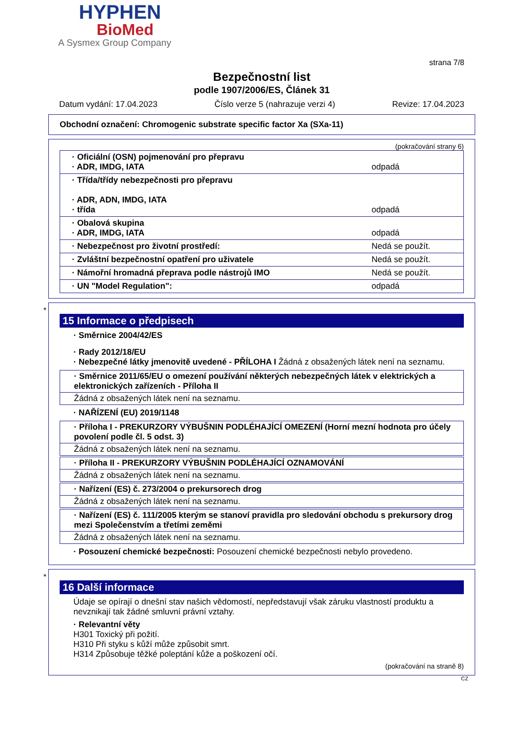HYPHEN
BioMed
A Sysmex Group Company
strana 7/8
Bezpečnostní list
podle 1907/2006/ES, Článek 31
Datum vydání: 17.04.2023 Číslo verze 5 (nahrazuje verzi 4) Revize: 17.04.2023
Obchodní označení: Chromogenic substrate specific factor Xa (SXa-11)
(pokračování strany 6)
| · Oficiální (OSN) pojmenování pro přepravu · ADR, IMDG, IATA | odpadá |
| · Třída/třídy nebezpečnosti pro přepravu · ADR, ADN, IMDG, IATA · třída | odpadá |
| · Obalová skupina · ADR, IMDG, IATA | odpadá |
| · Nebezpečnost pro životní prostředí: | Nedá se použít. |
| · Zvláštní bezpečnostní opatření pro uživatele | Nedá se použít. |
| · Námořní hromadná přeprava podle nástrojů IMO | Nedá se použít. |
| · UN "Model Regulation": | odpadá |
*
15 Informace o předpisech
· Směrnice 2004/42/ES
· Rady 2012/18/EU
· Nebezpečné látky jmenovitě uvedené - PŘÍLOHA I Žádná z obsažených látek není na seznamu.
· Směrnice 2011/65/EU o omezení používání některých nebezpečných látek v elektrických a elektronických zařízeních - Příloha II
Žádná z obsažených látek není na seznamu.
· NAŘÍZENÍ (EU) 2019/1148
· Příloha I - PREKURZORY VÝBUŠNIN PODLÉHAJÍCÍ OMEZENÍ (Horní mezní hodnota pro účely povolení podle čl. 5 odst. 3)
Žádná z obsažených látek není na seznamu.
· Příloha II - PREKURZORY VÝBUŠNIN PODLÉHAJÍCÍ OZNAMOVÁNÍ
Žádná z obsažených látek není na seznamu.
· Nařízení (ES) č. 273/2004 o prekursorech drog
Žádná z obsažených látek není na seznamu.
· Nařízení (ES) č. 111/2005 kterým se stanoví pravidla pro sledování obchodu s prekursory drog mezi Společenstvím a třetími zeměmi
Žádná z obsažených látek není na seznamu.
· Posouzení chemické bezpečnosti: Posouzení chemické bezpečnosti nebylo provedeno.
*
16 Další informace
Údaje se opírají o dnešní stav našich vědomostí, nepředstavují však záruku vlastností produktu a nevznikají tak žádné smluvní právní vztahy.
· Relevantní věty
H301 Toxický při požití.
H310 Při styku s kůží může způsobit smrt.
H314 Způsobuje těžké poleptání kůže a poškození očí.
(pokračování na straně 8)
CZ